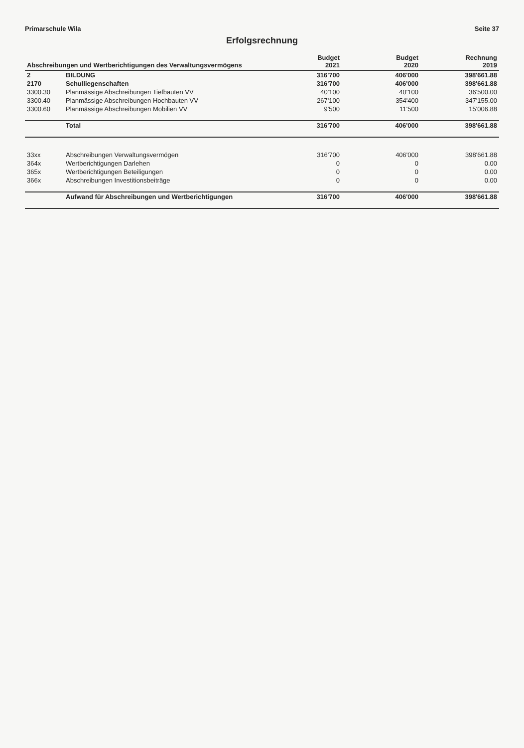Primarschule Wila Seite 37
Erfolgsrechnung
| Abschreibungen und Wertberichtigungen des Verwaltungsvermögens | | Budget 2021 | Budget 2020 | Rechnung 2019 |
| --- | --- | --- | --- | --- |
| 2 | BILDUNG | 316'700 | 406'000 | 398'661.88 |
| 2170 | Schulliegenschaften | 316'700 | 406'000 | 398'661.88 |
| 3300.30 | Planmässige Abschreibungen Tiefbauten VV | 40'100 | 40'100 | 36'500.00 |
| 3300.40 | Planmässige Abschreibungen Hochbauten VV | 267'100 | 354'400 | 347'155.00 |
| 3300.60 | Planmässige Abschreibungen Mobilien VV | 9'500 | 11'500 | 15'006.88 |
| | Total | 316'700 | 406'000 | 398'661.88 |
| 33xx | Abschreibungen Verwaltungsvermögen | 316'700 | 406'000 | 398'661.88 |
| 364x | Wertberichtigungen Darlehen | 0 | 0 | 0.00 |
| 365x | Wertberichtigungen Beteiligungen | 0 | 0 | 0.00 |
| 366x | Abschreibungen Investitionsbeiträge | 0 | 0 | 0.00 |
| | Aufwand für Abschreibungen und Wertberichtigungen | 316'700 | 406'000 | 398'661.88 |